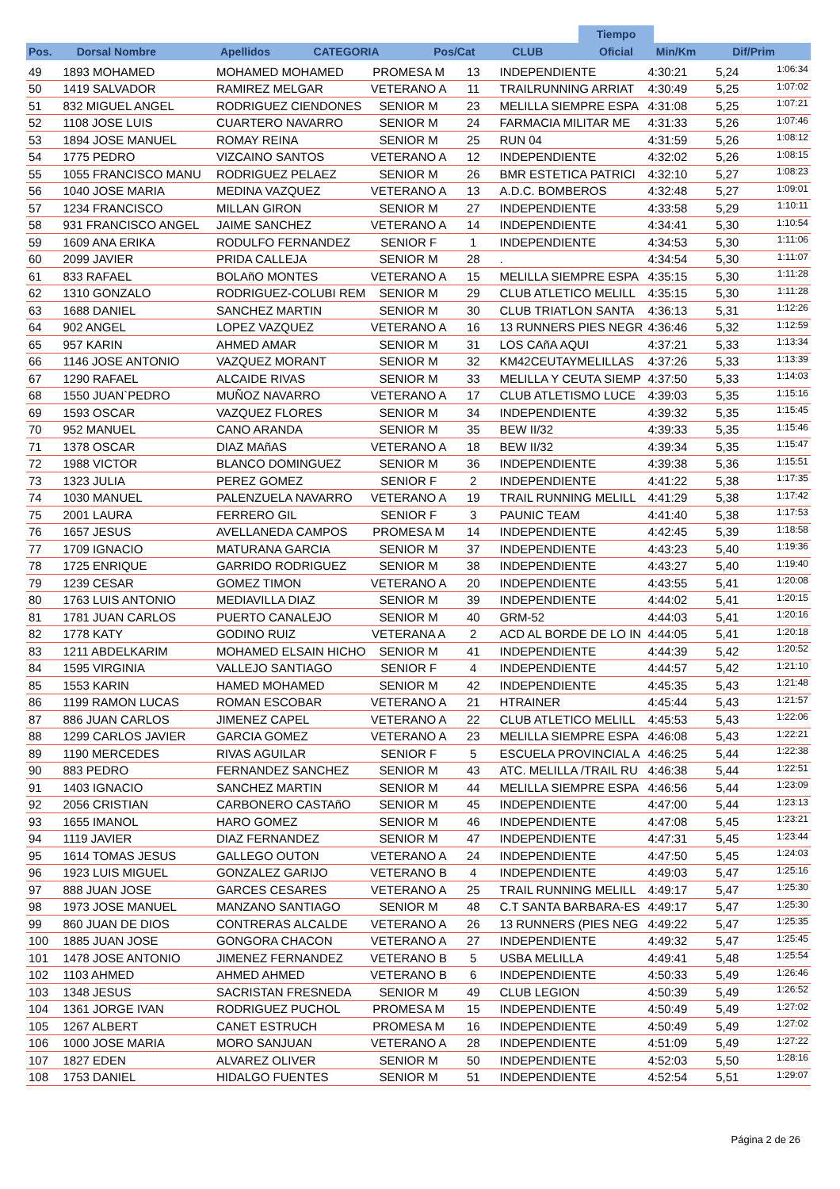| | | | | | | | Tiempo | | |
| --- | --- | --- | --- | --- | --- | --- | --- | --- | --- |
| Pos. | Dorsal Nombre | Apellidos | CATEGORIA | Pos/Cat | CLUB | | Oficial | Min/Km | Dif/Prim |
| 49 | 1893 MOHAMED | MOHAMED MOHAMED | PROMESA M | 13 | INDEPENDIENTE | 4:30:21 | 5,24 | 1:06:34 |
| 50 | 1419 SALVADOR | RAMIREZ MELGAR | VETERANO A | 11 | TRAILRUNNING ARRIAT | 4:30:49 | 5,25 | 1:07:02 |
| 51 | 832 MIGUEL ANGEL | RODRIGUEZ CIENDONES | SENIOR M | 23 | MELILLA SIEMPRE ESPA | 4:31:08 | 5,25 | 1:07:21 |
| 52 | 1108 JOSE LUIS | CUARTERO NAVARRO | SENIOR M | 24 | FARMACIA MILITAR ME | 4:31:33 | 5,26 | 1:07:46 |
| 53 | 1894 JOSE MANUEL | ROMAY REINA | SENIOR M | 25 | RUN 04 | 4:31:59 | 5,26 | 1:08:12 |
| 54 | 1775 PEDRO | VIZCAINO SANTOS | VETERANO A | 12 | INDEPENDIENTE | 4:32:02 | 5,26 | 1:08:15 |
| 55 | 1055 FRANCISCO MANU | RODRIGUEZ PELAEZ | SENIOR M | 26 | BMR ESTETICA PATRICI | 4:32:10 | 5,27 | 1:08:23 |
| 56 | 1040 JOSE MARIA | MEDINA VAZQUEZ | VETERANO A | 13 | A.D.C. BOMBEROS | 4:32:48 | 5,27 | 1:09:01 |
| 57 | 1234 FRANCISCO | MILLAN GIRON | SENIOR M | 27 | INDEPENDIENTE | 4:33:58 | 5,29 | 1:10:11 |
| 58 | 931 FRANCISCO ANGEL | JAIME SANCHEZ | VETERANO A | 14 | INDEPENDIENTE | 4:34:41 | 5,30 | 1:10:54 |
| 59 | 1609 ANA ERIKA | RODULFO FERNANDEZ | SENIOR F | 1 | INDEPENDIENTE | 4:34:53 | 5,30 | 1:11:06 |
| 60 | 2099 JAVIER | PRIDA CALLEJA | SENIOR M | 28 | . | 4:34:54 | 5,30 | 1:11:07 |
| 61 | 833 RAFAEL | BOLAñO MONTES | VETERANO A | 15 | MELILLA SIEMPRE ESPA | 4:35:15 | 5,30 | 1:11:28 |
| 62 | 1310 GONZALO | RODRIGUEZ-COLUBI REM | SENIOR M | 29 | CLUB ATLETICO MELILL | 4:35:15 | 5,30 | 1:11:28 |
| 63 | 1688 DANIEL | SANCHEZ MARTIN | SENIOR M | 30 | CLUB TRIATLON SANTA | 4:36:13 | 5,31 | 1:12:26 |
| 64 | 902 ANGEL | LOPEZ VAZQUEZ | VETERANO A | 16 | 13 RUNNERS PIES NEGR | 4:36:46 | 5,32 | 1:12:59 |
| 65 | 957 KARIN | AHMED AMAR | SENIOR M | 31 | LOS CAñA AQUI | 4:37:21 | 5,33 | 1:13:34 |
| 66 | 1146 JOSE ANTONIO | VAZQUEZ MORANT | SENIOR M | 32 | KM42CEUTAYMELILLAS | 4:37:26 | 5,33 | 1:13:39 |
| 67 | 1290 RAFAEL | ALCAIDE RIVAS | SENIOR M | 33 | MELILLA Y CEUTA SIEMP | 4:37:50 | 5,33 | 1:14:03 |
| 68 | 1550 JUAN`PEDRO | MUÑOZ NAVARRO | VETERANO A | 17 | CLUB ATLETISMO LUCE | 4:39:03 | 5,35 | 1:15:16 |
| 69 | 1593 OSCAR | VAZQUEZ FLORES | SENIOR M | 34 | INDEPENDIENTE | 4:39:32 | 5,35 | 1:15:45 |
| 70 | 952 MANUEL | CANO ARANDA | SENIOR M | 35 | BEW II/32 | 4:39:33 | 5,35 | 1:15:46 |
| 71 | 1378 OSCAR | DIAZ MAñAS | VETERANO A | 18 | BEW II/32 | 4:39:34 | 5,35 | 1:15:47 |
| 72 | 1988 VICTOR | BLANCO DOMINGUEZ | SENIOR M | 36 | INDEPENDIENTE | 4:39:38 | 5,36 | 1:15:51 |
| 73 | 1323 JULIA | PEREZ GOMEZ | SENIOR F | 2 | INDEPENDIENTE | 4:41:22 | 5,38 | 1:17:35 |
| 74 | 1030 MANUEL | PALENZUELA NAVARRO | VETERANO A | 19 | TRAIL RUNNING MELILL | 4:41:29 | 5,38 | 1:17:42 |
| 75 | 2001 LAURA | FERRERO GIL | SENIOR F | 3 | PAUNIC TEAM | 4:41:40 | 5,38 | 1:17:53 |
| 76 | 1657 JESUS | AVELLANEDA CAMPOS | PROMESA M | 14 | INDEPENDIENTE | 4:42:45 | 5,39 | 1:18:58 |
| 77 | 1709 IGNACIO | MATURANA GARCIA | SENIOR M | 37 | INDEPENDIENTE | 4:43:23 | 5,40 | 1:19:36 |
| 78 | 1725 ENRIQUE | GARRIDO RODRIGUEZ | SENIOR M | 38 | INDEPENDIENTE | 4:43:27 | 5,40 | 1:19:40 |
| 79 | 1239 CESAR | GOMEZ TIMON | VETERANO A | 20 | INDEPENDIENTE | 4:43:55 | 5,41 | 1:20:08 |
| 80 | 1763 LUIS ANTONIO | MEDIAVILLA DIAZ | SENIOR M | 39 | INDEPENDIENTE | 4:44:02 | 5,41 | 1:20:15 |
| 81 | 1781 JUAN CARLOS | PUERTO CANALEJO | SENIOR M | 40 | GRM-52 | 4:44:03 | 5,41 | 1:20:16 |
| 82 | 1778 KATY | GODINO RUIZ | VETERANA A | 2 | ACD AL BORDE DE LO IN | 4:44:05 | 5,41 | 1:20:18 |
| 83 | 1211 ABDELKARIM | MOHAMED ELSAIN HICHO | SENIOR M | 41 | INDEPENDIENTE | 4:44:39 | 5,42 | 1:20:52 |
| 84 | 1595 VIRGINIA | VALLEJO SANTIAGO | SENIOR F | 4 | INDEPENDIENTE | 4:44:57 | 5,42 | 1:21:10 |
| 85 | 1553 KARIN | HAMED MOHAMED | SENIOR M | 42 | INDEPENDIENTE | 4:45:35 | 5,43 | 1:21:48 |
| 86 | 1199 RAMON LUCAS | ROMAN ESCOBAR | VETERANO A | 21 | HTRAINER | 4:45:44 | 5,43 | 1:21:57 |
| 87 | 886 JUAN CARLOS | JIMENEZ CAPEL | VETERANO A | 22 | CLUB ATLETICO MELILL | 4:45:53 | 5,43 | 1:22:06 |
| 88 | 1299 CARLOS JAVIER | GARCIA GOMEZ | VETERANO A | 23 | MELILLA SIEMPRE ESPA | 4:46:08 | 5,43 | 1:22:21 |
| 89 | 1190 MERCEDES | RIVAS AGUILAR | SENIOR F | 5 | ESCUELA PROVINCIAL A | 4:46:25 | 5,44 | 1:22:38 |
| 90 | 883 PEDRO | FERNANDEZ SANCHEZ | SENIOR M | 43 | ATC. MELILLA /TRAIL RU | 4:46:38 | 5,44 | 1:22:51 |
| 91 | 1403 IGNACIO | SANCHEZ MARTIN | SENIOR M | 44 | MELILLA SIEMPRE ESPA | 4:46:56 | 5,44 | 1:23:09 |
| 92 | 2056 CRISTIAN | CARBONERO CASTAñO | SENIOR M | 45 | INDEPENDIENTE | 4:47:00 | 5,44 | 1:23:13 |
| 93 | 1655 IMANOL | HARO GOMEZ | SENIOR M | 46 | INDEPENDIENTE | 4:47:08 | 5,45 | 1:23:21 |
| 94 | 1119 JAVIER | DIAZ FERNANDEZ | SENIOR M | 47 | INDEPENDIENTE | 4:47:31 | 5,45 | 1:23:44 |
| 95 | 1614 TOMAS JESUS | GALLEGO OUTON | VETERANO A | 24 | INDEPENDIENTE | 4:47:50 | 5,45 | 1:24:03 |
| 96 | 1923 LUIS MIGUEL | GONZALEZ GARIJO | VETERANO B | 4 | INDEPENDIENTE | 4:49:03 | 5,47 | 1:25:16 |
| 97 | 888 JUAN JOSE | GARCES CESARES | VETERANO A | 25 | TRAIL RUNNING MELILL | 4:49:17 | 5,47 | 1:25:30 |
| 98 | 1973 JOSE MANUEL | MANZANO SANTIAGO | SENIOR M | 48 | C.T SANTA BARBARA-ES | 4:49:17 | 5,47 | 1:25:30 |
| 99 | 860 JUAN DE DIOS | CONTRERAS ALCALDE | VETERANO A | 26 | 13 RUNNERS (PIES NEG | 4:49:22 | 5,47 | 1:25:35 |
| 100 | 1885 JUAN JOSE | GONGORA CHACON | VETERANO A | 27 | INDEPENDIENTE | 4:49:32 | 5,47 | 1:25:45 |
| 101 | 1478 JOSE ANTONIO | JIMENEZ FERNANDEZ | VETERANO B | 5 | USBA MELILLA | 4:49:41 | 5,48 | 1:25:54 |
| 102 | 1103 AHMED | AHMED AHMED | VETERANO B | 6 | INDEPENDIENTE | 4:50:33 | 5,49 | 1:26:46 |
| 103 | 1348 JESUS | SACRISTAN FRESNEDA | SENIOR M | 49 | CLUB LEGION | 4:50:39 | 5,49 | 1:26:52 |
| 104 | 1361 JORGE IVAN | RODRIGUEZ PUCHOL | PROMESA M | 15 | INDEPENDIENTE | 4:50:49 | 5,49 | 1:27:02 |
| 105 | 1267 ALBERT | CANET ESTRUCH | PROMESA M | 16 | INDEPENDIENTE | 4:50:49 | 5,49 | 1:27:02 |
| 106 | 1000 JOSE MARIA | MORO SANJUAN | VETERANO A | 28 | INDEPENDIENTE | 4:51:09 | 5,49 | 1:27:22 |
| 107 | 1827 EDEN | ALVAREZ OLIVER | SENIOR M | 50 | INDEPENDIENTE | 4:52:03 | 5,50 | 1:28:16 |
| 108 | 1753 DANIEL | HIDALGO FUENTES | SENIOR M | 51 | INDEPENDIENTE | 4:52:54 | 5,51 | 1:29:07 |
Página 2 de 26